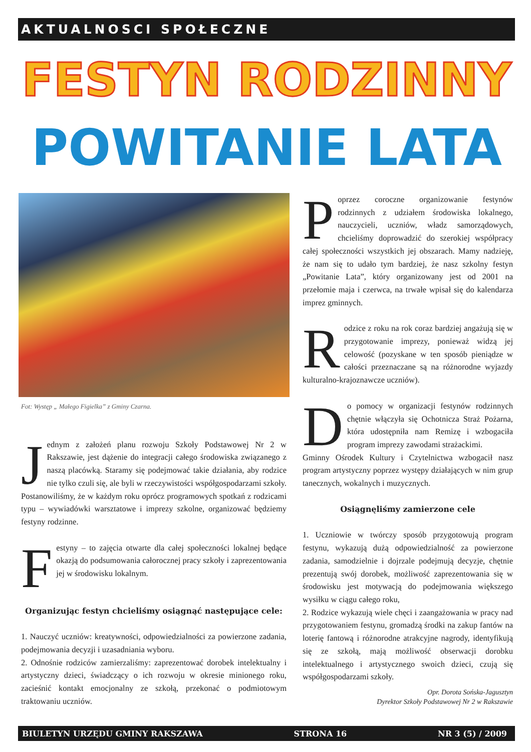AKTUALNOSCI SPOŁECZNE
FESTYN RODZINNY
POWITANIE LATA
Fot: Występ „ Małego Figielka” z Gminy Czarna.
Jednym z założeń planu rozwoju Szkoły Podstawowej Nr 2 w Rakszawie, jest dążenie do integracji całego środowiska związanego z naszą placówką. Staramy się podejmować takie działania, aby rodzice nie tylko czuli się, ale byli w rzeczywistości współgospodarzami szkoły. Postanowiliśmy, że w każdym roku oprócz programowych spotkań z rodzicami typu – wywiadówki warsztatowe i imprezy szkolne, organizować będziemy festyny rodzinne.
Festyny – to zajęcia otwarte dla całej społeczności lokalnej będące okazją do podsumowania całorocznej pracy szkoły i zaprezentowania jej w środowisku lokalnym.
Organizując festyn chcieliśmy osiągnąć następujące cele:
1. Nauczyć uczniów: kreatywności, odpowiedzialności za powierzone zadania, podejmowania decyzji i uzasadniania wyboru.
2. Odnośnie rodziców zamierzaliśmy: zaprezentować dorobek intelektualny i artystyczny dzieci, świadczący o ich rozwoju w okresie minionego roku, zacieśnić kontakt emocjonalny ze szkołą, przekonać o podmiotowym traktowaniu uczniów.
Poprzez coroczne organizowanie festynów rodzinnych z udziałem środowiska lokalnego, nauczycieli, uczniów, władz samorządowych, chcieliśmy doprowadzić do szerokiej współpracy całej społeczności wszystkich jej obszarach. Mamy nadzieję, że nam się to udało tym bardziej, że nasz szkolny festyn „Powitanie Lata”, który organizowany jest od 2001 na przełomie maja i czerwca, na trwałe wpisał się do kalendarza imprez gminnych.
Rodzice z roku na rok coraz bardziej angażują się w przygotowanie imprezy, ponieważ widzą jej celowość (pozyskane w ten sposób pieniądze w całości przeznaczane są na różnorodne wyjazdy kulturalno-krajoznawcze uczniów).
Do pomocy w organizacji festynów rodzinnych chętnie włączyła się Ochotnicza Straż Pożarna, która udostępniła nam Remizę i wzbogaciła program imprezy zawodami strażackimi.
Gminny Ośrodek Kultury i Czytelnictwa wzbogacił nasz program artystyczny poprzez występy działających w nim grup tanecznych, wokalnych i muzycznych.
Osiągnęliśmy zamierzone cele
1. Uczniowie w twórczy sposób przygotowują program festynu, wykazują dużą odpowiedzialność za powierzone zadania, samodzielnie i dojrzale podejmują decyzje, chętnie prezentują swój dorobek, możliwość zaprezentowania się w środowisku jest motywacją do podejmowania większego wysiłku w ciągu całego roku,
2. Rodzice wykazują wiele chęci i zaangażowania w pracy nad przygotowaniem festynu, gromadzą środki na zakup fantów na loterię fantową i różnorodne atrakcyjne nagrody, identyfikują się ze szkołą, mają możliwość obserwacji dorobku intelektualnego i artystycznego swoich dzieci, czują się współgospodarzami szkoły.
Opr. Dorota Sońska-Jagusztyn
Dyrektor Szkoły Podstawowej Nr 2 w Rakszawie
BIULETYN URZĘDU GMINY RAKSZAWA STRONA 16 NR 3 (5) / 2009